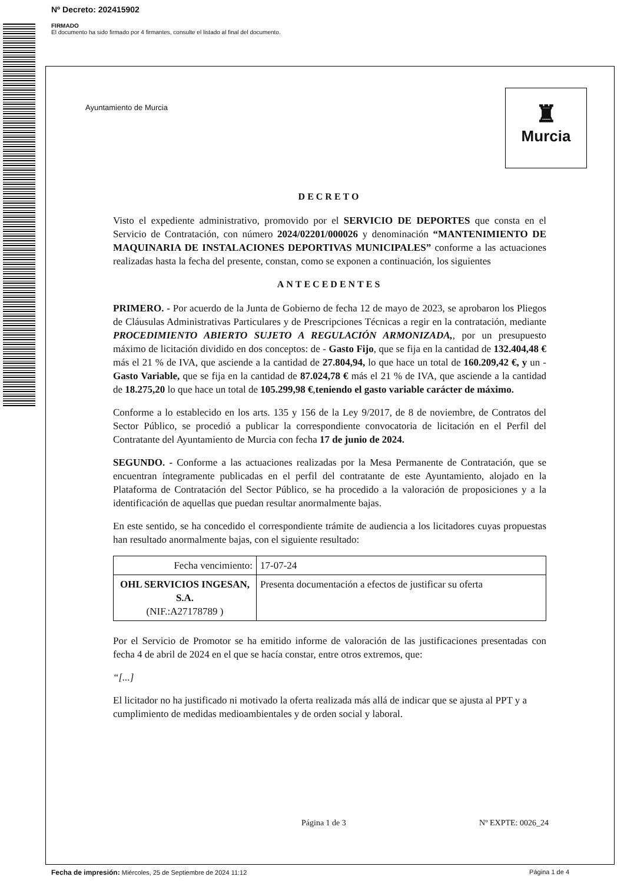Nº Decreto: 202415902
FIRMADO
El documento ha sido firmado por 4 firmantes, consulte el listado al final del documento.
Ayuntamiento de Murcia
♜
Murcia
DECRETO
Visto el expediente administrativo, promovido por el SERVICIO DE DEPORTES que consta en el Servicio de Contratación, con número 2024/02201/000026 y denominación “MANTENIMIENTO DE MAQUINARIA DE INSTALACIONES DEPORTIVAS MUNICIPALES” conforme a las actuaciones realizadas hasta la fecha del presente, constan, como se exponen a continuación, los siguientes
ANTECEDENTES
PRIMERO. - Por acuerdo de la Junta de Gobierno de fecha 12 de mayo de 2023, se aprobaron los Pliegos de Cláusulas Administrativas Particulares y de Prescripciones Técnicas a regir en la contratación, mediante PROCEDIMIENTO ABIERTO SUJETO A REGULACIÓN ARMONIZADA,, por un presupuesto máximo de licitación dividido en dos conceptos: de - Gasto Fijo, que se fija en la cantidad de 132.404,48 € más el 21 % de IVA, que asciende a la cantidad de 27.804,94, lo que hace un total de 160.209,42 €, y un - Gasto Variable, que se fija en la cantidad de 87.024,78 € más el 21 % de IVA, que asciende a la cantidad de 18.275,20 lo que hace un total de 105.299,98 €,teniendo el gasto variable carácter de máximo.
Conforme a lo establecido en los arts. 135 y 156 de la Ley 9/2017, de 8 de noviembre, de Contratos del Sector Público, se procedió a publicar la correspondiente convocatoria de licitación en el Perfil del Contratante del Ayuntamiento de Murcia con fecha 17 de junio de 2024.
SEGUNDO. - Conforme a las actuaciones realizadas por la Mesa Permanente de Contratación, que se encuentran íntegramente publicadas en el perfil del contratante de este Ayuntamiento, alojado en la Plataforma de Contratación del Sector Público, se ha procedido a la valoración de proposiciones y a la identificación de aquellas que puedan resultar anormalmente bajas.
En este sentido, se ha concedido el correspondiente trámite de audiencia a los licitadores cuyas propuestas han resultado anormalmente bajas, con el siguiente resultado:
| Fecha vencimiento: | 17-07-24 |
| OHL SERVICIOS INGESAN, S.A. (NIF.:A27178789 ) | Presenta documentación a efectos de justificar su oferta |
Por el Servicio de Promotor se ha emitido informe de valoración de las justificaciones presentadas con fecha 4 de abril de 2024 en el que se hacía constar, entre otros extremos, que:
“[...]
El licitador no ha justificado ni motivado la oferta realizada más allá de indicar que se ajusta al PPT y a cumplimiento de medidas medioambientales y de orden social y laboral.
Página 1 de 3 Nº EXPTE: 0026_24
Fecha de impresión: Miércoles, 25 de Septiembre de 2024 11:12 Página 1 de 4